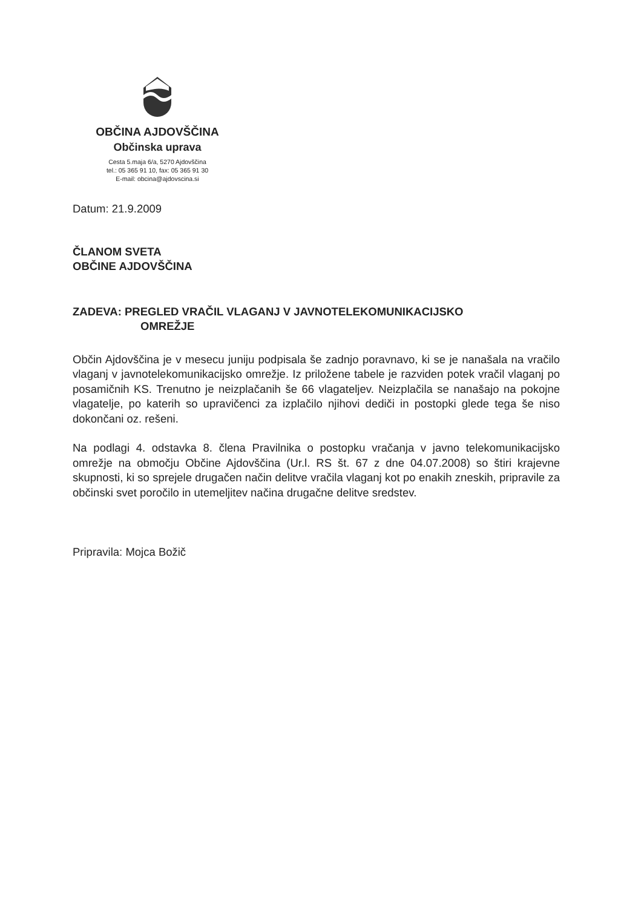OBČINA AJDOVŠČINA
Občinska uprava
Cesta 5.maja 6/a, 5270 Ajdovščina
tel.: 05 365 91 10, fax: 05 365 91 30
E-mail: obcina@ajdovscina.si
Datum: 21.9.2009
ČLANOM SVETA
OBČINE AJDOVŠČINA
ZADEVA: PREGLED VRAČIL VLAGANJ V JAVNOTELEKOMUNIKACIJSKO
OMREŽJE
Občin Ajdovščina je v mesecu juniju podpisala še zadnjo poravnavo, ki se je nanašala na vračilo vlaganj v javnotelekomunikacijsko omrežje. Iz priložene tabele je razviden potek vračil vlaganj po posamičnih KS. Trenutno je neizplačanih še 66 vlagateljev. Neizplačila se nanašajo na pokojne vlagatelje, po katerih so upravičenci za izplačilo njihovi dediči in postopki glede tega še niso dokončani oz. rešeni.
Na podlagi 4. odstavka 8. člena Pravilnika o postopku vračanja v javno telekomunikacijsko omrežje na območju Občine Ajdovščina (Ur.l. RS št. 67 z dne 04.07.2008) so štiri krajevne skupnosti, ki so sprejele drugačen način delitve vračila vlaganj kot po enakih zneskih, pripravile za občinski svet poročilo in utemeljitev načina drugačne delitve sredstev.
Pripravila: Mojca Božič